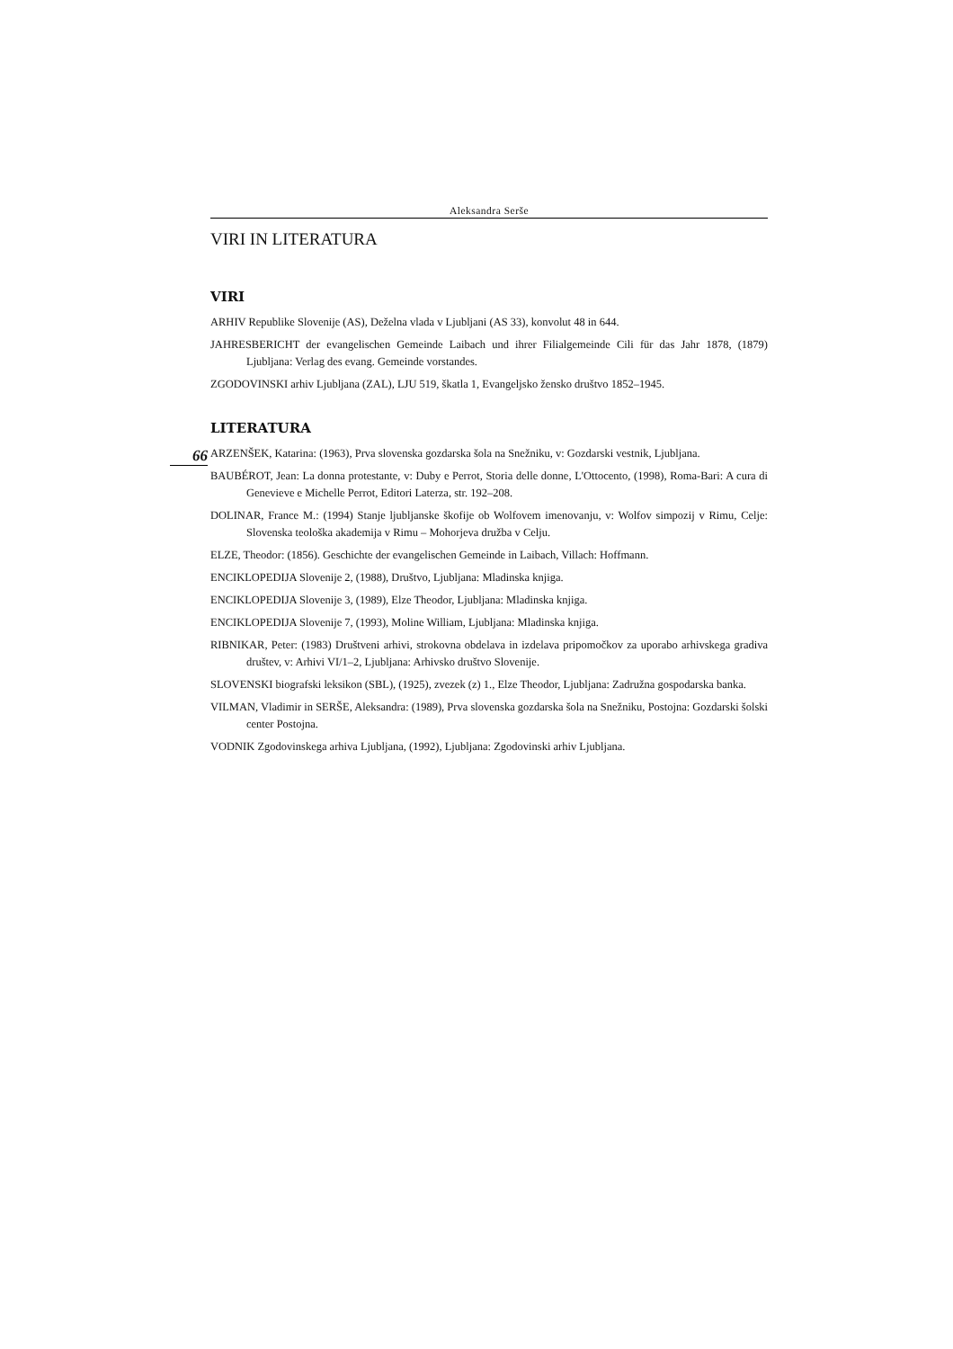Aleksandra Serše
VIRI IN LITERATURA
VIRI
ARHIV Republike Slovenije (AS), Deželna vlada v Ljubljani (AS 33), konvolut 48 in 644.
JAHRESBERICHT der evangelischen Gemeinde Laibach und ihrer Filialgemeinde Cili für das Jahr 1878, (1879) Ljubljana: Verlag des evang. Gemeinde vorstandes.
ZGODOVINSKI arhiv Ljubljana (ZAL), LJU 519, škatla 1, Evangeljsko žensko društvo 1852–1945.
LITERATURA
66
ARZENŠEK, Katarina: (1963), Prva slovenska gozdarska šola na Snežniku, v: Gozdarski vestnik, Ljubljana.
BAUBÉROT, Jean: La donna protestante, v: Duby e Perrot, Storia delle donne, L'Ottocento, (1998), Roma-Bari: A cura di Genevieve e Michelle Perrot, Editori Laterza, str. 192–208.
DOLINAR, France M.: (1994) Stanje ljubljanske škofije ob Wolfovem imenovanju, v: Wolfov simpozij v Rimu, Celje: Slovenska teološka akademija v Rimu – Mohorjeva družba v Celju.
ELZE, Theodor: (1856). Geschichte der evangelischen Gemeinde in Laibach, Villach: Hoffmann.
ENCIKLOPEDIJA Slovenije 2, (1988), Društvo, Ljubljana: Mladinska knjiga.
ENCIKLOPEDIJA Slovenije 3, (1989), Elze Theodor, Ljubljana: Mladinska knjiga.
ENCIKLOPEDIJA Slovenije 7, (1993), Moline William, Ljubljana: Mladinska knjiga.
RIBNIKAR, Peter: (1983) Društveni arhivi, strokovna obdelava in izdelava pripomočkov za uporabo arhivskega gradiva društev, v: Arhivi VI/1–2, Ljubljana: Arhivsko društvo Slovenije.
SLOVENSKI biografski leksikon (SBL), (1925), zvezek (z) 1., Elze Theodor, Ljubljana: Zadružna gospodarska banka.
VILMAN, Vladimir in SERŠE, Aleksandra: (1989), Prva slovenska gozdarska šola na Snežniku, Postojna: Gozdarski šolski center Postojna.
VODNIK Zgodovinskega arhiva Ljubljana, (1992), Ljubljana: Zgodovinski arhiv Ljubljana.